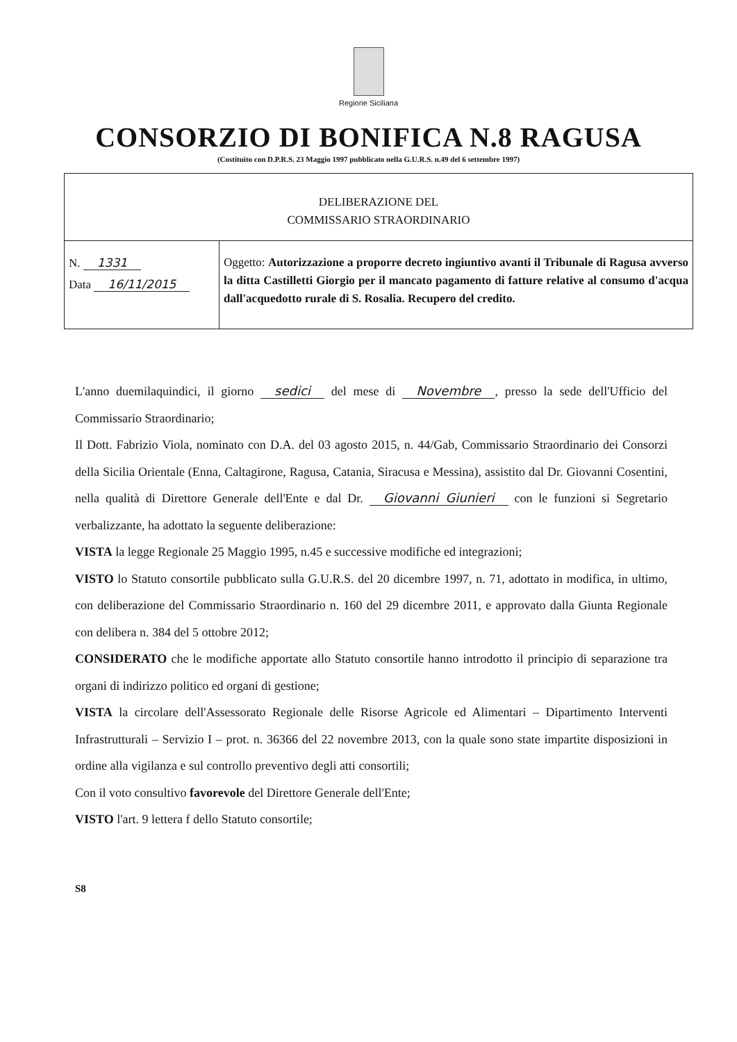Regione Siciliana
CONSORZIO DI BONIFICA N.8 RAGUSA
(Costituito con D.P.R.S. 23 Maggio 1997 pubblicato nella G.U.R.S. n.49 del 6 settembre 1997)
| DELIBERAZIONE DEL COMMISSARIO STRAORDINARIO | |
| N. 1331 Data 16/11/2015 | Oggetto: Autorizzazione a proporre decreto ingiuntivo avanti il Tribunale di Ragusa avverso la ditta Castilletti Giorgio per il mancato pagamento di fatture relative al consumo d'acqua dall'acquedotto rurale di S. Rosalia. Recupero del credito. |
L'anno duemilaquindici, il giorno sedici del mese di Novembre, presso la sede dell'Ufficio del Commissario Straordinario;
Il Dott. Fabrizio Viola, nominato con D.A. del 03 agosto 2015, n. 44/Gab, Commissario Straordinario dei Consorzi della Sicilia Orientale (Enna, Caltagirone, Ragusa, Catania, Siracusa e Messina), assistito dal Dr. Giovanni Cosentini, nella qualità di Direttore Generale dell'Ente e dal Dr. Giovanni Giunieri con le funzioni si Segretario verbalizzante, ha adottato la seguente deliberazione:
VISTA la legge Regionale 25 Maggio 1995, n.45 e successive modifiche ed integrazioni;
VISTO lo Statuto consortile pubblicato sulla G.U.R.S. del 20 dicembre 1997, n. 71, adottato in modifica, in ultimo, con deliberazione del Commissario Straordinario n. 160 del 29 dicembre 2011, e approvato dalla Giunta Regionale con delibera n. 384 del 5 ottobre 2012;
CONSIDERATO che le modifiche apportate allo Statuto consortile hanno introdotto il principio di separazione tra organi di indirizzo politico ed organi di gestione;
VISTA la circolare dell'Assessorato Regionale delle Risorse Agricole ed Alimentari – Dipartimento Interventi Infrastrutturali – Servizio I – prot. n. 36366 del 22 novembre 2013, con la quale sono state impartite disposizioni in ordine alla vigilanza e sul controllo preventivo degli atti consortili;
Con il voto consultivo favorevole del Direttore Generale dell'Ente;
VISTO l'art. 9 lettera f dello Statuto consortile;
S8